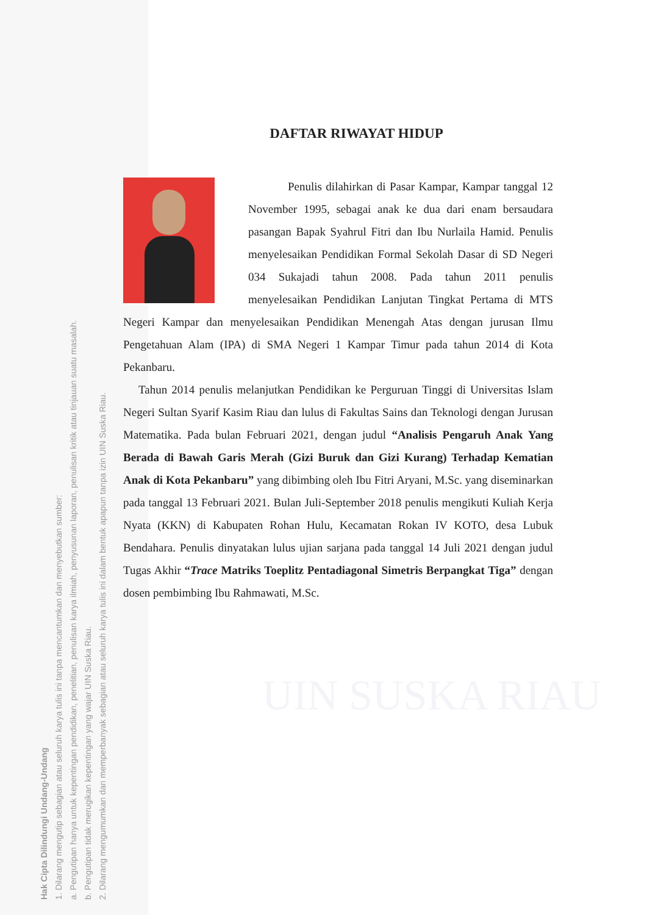Hak Cipta Dilindungi Undang-Undang
1. Dilarang mengutip sebagian atau seluruh karya tulis ini tanpa mencantumkan dan menyebutkan sumber:
a. Pengutipan hanya untuk kepentingan pendidikan, penelitian, penulisan karya ilmiah, penyusunan laporan, penulisan kritik atau tinjauan suatu masalah.
b. Pengutipan tidak merugikan kepentingan yang wajar UIN Suska Riau.
2. Dilarang mengumumkan dan memperbanyak sebagian atau seluruh karya tulis ini dalam bentuk apapun tanpa izin UIN Suska Riau.
UIN SUSKA RIAU
DAFTAR RIWAYAT HIDUP
Penulis dilahirkan di Pasar Kampar, Kampar tanggal 12 November 1995, sebagai anak ke dua dari enam bersaudara pasangan Bapak Syahrul Fitri dan Ibu Nurlaila Hamid. Penulis menyelesaikan Pendidikan Formal Sekolah Dasar di SD Negeri 034 Sukajadi tahun 2008. Pada tahun 2011 penulis menyelesaikan Pendidikan Lanjutan Tingkat Pertama di MTS Negeri Kampar dan menyelesaikan Pendidikan Menengah Atas dengan jurusan Ilmu Pengetahuan Alam (IPA) di SMA Negeri 1 Kampar Timur pada tahun 2014 di Kota Pekanbaru.
Tahun 2014 penulis melanjutkan Pendidikan ke Perguruan Tinggi di Universitas Islam Negeri Sultan Syarif Kasim Riau dan lulus di Fakultas Sains dan Teknologi dengan Jurusan Matematika. Pada bulan Februari 2021, dengan judul “Analisis Pengaruh Anak Yang Berada di Bawah Garis Merah (Gizi Buruk dan Gizi Kurang) Terhadap Kematian Anak di Kota Pekanbaru” yang dibimbing oleh Ibu Fitri Aryani, M.Sc. yang diseminarkan pada tanggal 13 Februari 2021. Bulan Juli-September 2018 penulis mengikuti Kuliah Kerja Nyata (KKN) di Kabupaten Rohan Hulu, Kecamatan Rokan IV KOTO, desa Lubuk Bendahara. Penulis dinyatakan lulus ujian sarjana pada tanggal 14 Juli 2021 dengan judul Tugas Akhir “Trace Matriks Toeplitz Pentadiagonal Simetris Berpangkat Tiga” dengan dosen pembimbing Ibu Rahmawati, M.Sc.